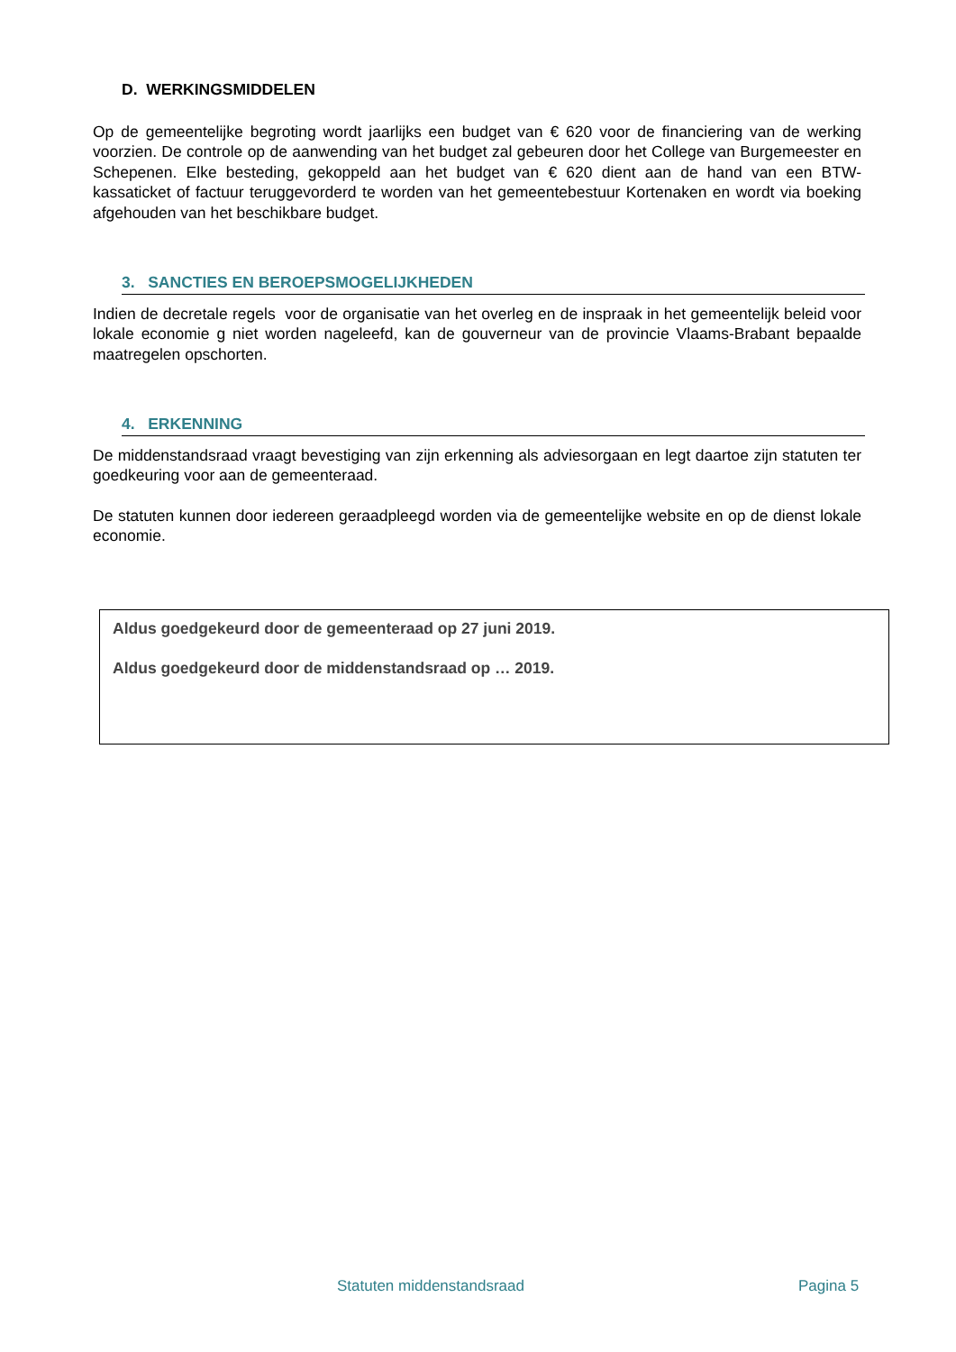D. WERKINGSMIDDELEN
Op de gemeentelijke begroting wordt jaarlijks een budget van € 620 voor de financiering van de werking voorzien. De controle op de aanwending van het budget zal gebeuren door het College van Burgemeester en Schepenen. Elke besteding, gekoppeld aan het budget van € 620 dient aan de hand van een BTW-kassaticket of factuur teruggevorderd te worden van het gemeentebestuur Kortenaken en wordt via boeking afgehouden van het beschikbare budget.
3. SANCTIES EN BEROEPSMOGELIJKHEDEN
Indien de decretale regels voor de organisatie van het overleg en de inspraak in het gemeentelijk beleid voor lokale economie g niet worden nageleefd, kan de gouverneur van de provincie Vlaams-Brabant bepaalde maatregelen opschorten.
4. ERKENNING
De middenstandsraad vraagt bevestiging van zijn erkenning als adviesorgaan en legt daartoe zijn statuten ter goedkeuring voor aan de gemeenteraad.
De statuten kunnen door iedereen geraadpleegd worden via de gemeentelijke website en op de dienst lokale economie.
Aldus goedgekeurd door de gemeenteraad op 27 juni 2019.
Aldus goedgekeurd door de middenstandsraad op … 2019.
Statuten middenstandsraad Pagina 5